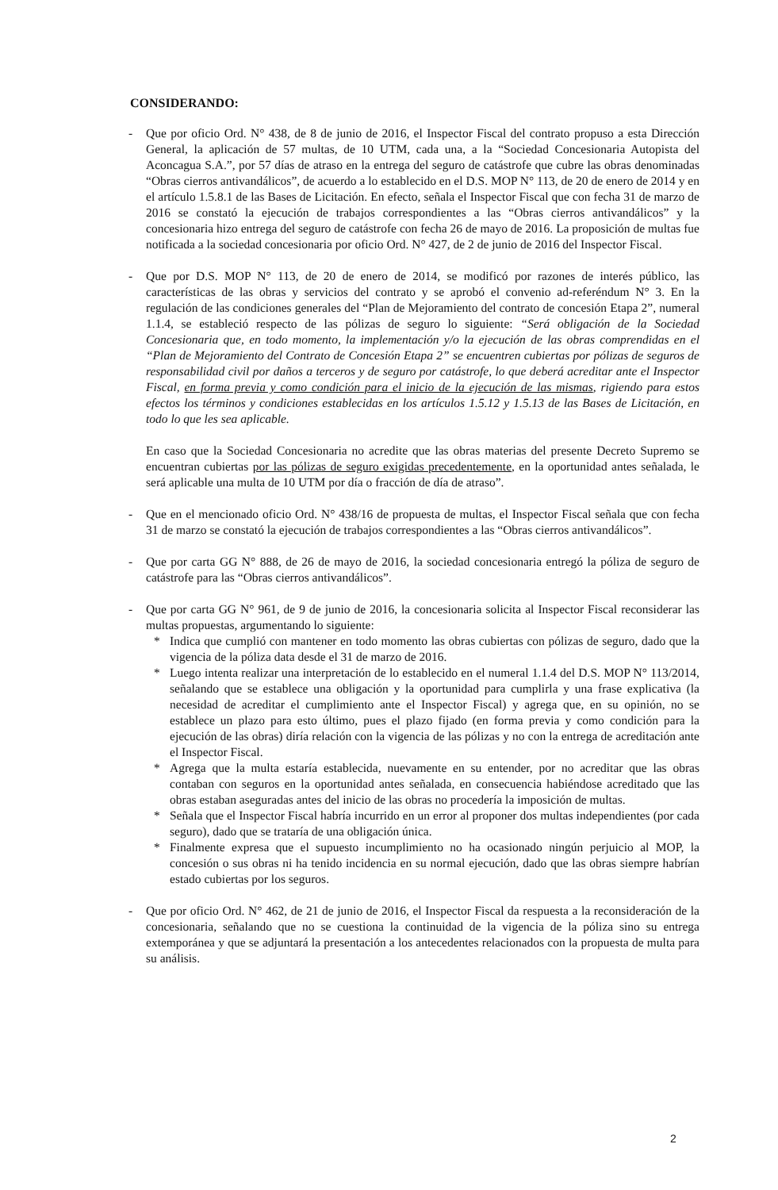CONSIDERANDO:
- Que por oficio Ord. N° 438, de 8 de junio de 2016, el Inspector Fiscal del contrato propuso a esta Dirección General, la aplicación de 57 multas, de 10 UTM, cada una, a la “Sociedad Concesionaria Autopista del Aconcagua S.A.”, por 57 días de atraso en la entrega del seguro de catástrofe que cubre las obras denominadas “Obras cierros antivandálicos”, de acuerdo a lo establecido en el D.S. MOP N° 113, de 20 de enero de 2014 y en el artículo 1.5.8.1 de las Bases de Licitación. En efecto, señala el Inspector Fiscal que con fecha 31 de marzo de 2016 se constató la ejecución de trabajos correspondientes a las “Obras cierros antivandálicos” y la concesionaria hizo entrega del seguro de catástrofe con fecha 26 de mayo de 2016. La proposición de multas fue notificada a la sociedad concesionaria por oficio Ord. N° 427, de 2 de junio de 2016 del Inspector Fiscal.
- Que por D.S. MOP N° 113, de 20 de enero de 2014, se modificó por razones de interés público, las características de las obras y servicios del contrato y se aprobó el convenio ad-referéndum N° 3. En la regulación de las condiciones generales del “Plan de Mejoramiento del contrato de concesión Etapa 2”, numeral 1.1.4, se estableció respecto de las pólizas de seguro lo siguiente: “Será obligación de la Sociedad Concesionaria que, en todo momento, la implementación y/o la ejecución de las obras comprendidas en el “Plan de Mejoramiento del Contrato de Concesión Etapa 2” se encuentren cubiertas por pólizas de seguros de responsabilidad civil por daños a terceros y de seguro por catástrofe, lo que deberá acreditar ante el Inspector Fiscal, en forma previa y como condición para el inicio de la ejecución de las mismas, rigiendo para estos efectos los términos y condiciones establecidas en los artículos 1.5.12 y 1.5.13 de las Bases de Licitación, en todo lo que les sea aplicable.
En caso que la Sociedad Concesionaria no acredite que las obras materias del presente Decreto Supremo se encuentran cubiertas por las pólizas de seguro exigidas precedentemente, en la oportunidad antes señalada, le será aplicable una multa de 10 UTM por día o fracción de día de atraso”.
- Que en el mencionado oficio Ord. N° 438/16 de propuesta de multas, el Inspector Fiscal señala que con fecha 31 de marzo se constató la ejecución de trabajos correspondientes a las “Obras cierros antivandálicos”.
- Que por carta GG N° 888, de 26 de mayo de 2016, la sociedad concesionaria entregó la póliza de seguro de catástrofe para las “Obras cierros antivandálicos”.
- Que por carta GG N° 961, de 9 de junio de 2016, la concesionaria solicita al Inspector Fiscal reconsiderar las multas propuestas, argumentando lo siguiente:
* Indica que cumplió con mantener en todo momento las obras cubiertas con pólizas de seguro, dado que la vigencia de la póliza data desde el 31 de marzo de 2016.
* Luego intenta realizar una interpretación de lo establecido en el numeral 1.1.4 del D.S. MOP N° 113/2014, señalando que se establece una obligación y la oportunidad para cumplirla y una frase explicativa (la necesidad de acreditar el cumplimiento ante el Inspector Fiscal) y agrega que, en su opinión, no se establece un plazo para esto último, pues el plazo fijado (en forma previa y como condición para la ejecución de las obras) diría relación con la vigencia de las pólizas y no con la entrega de acreditación ante el Inspector Fiscal.
* Agrega que la multa estaría establecida, nuevamente en su entender, por no acreditar que las obras contaban con seguros en la oportunidad antes señalada, en consecuencia habiéndose acreditado que las obras estaban aseguradas antes del inicio de las obras no procedería la imposición de multas.
* Señala que el Inspector Fiscal habría incurrido en un error al proponer dos multas independientes (por cada seguro), dado que se trataría de una obligación única.
* Finalmente expresa que el supuesto incumplimiento no ha ocasionado ningún perjuicio al MOP, la concesión o sus obras ni ha tenido incidencia en su normal ejecución, dado que las obras siempre habrían estado cubiertas por los seguros.
- Que por oficio Ord. N° 462, de 21 de junio de 2016, el Inspector Fiscal da respuesta a la reconsideración de la concesionaria, señalando que no se cuestiona la continuidad de la vigencia de la póliza sino su entrega extemporánea y que se adjuntará la presentación a los antecedentes relacionados con la propuesta de multa para su análisis.
2